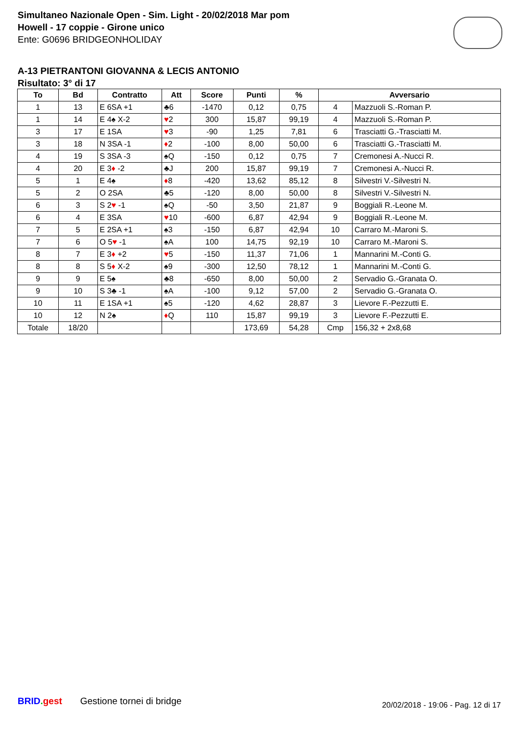Simultaneo Nazionale Open - Sim. Light - 20/02/2018 Mar pom
Howell - 17 coppie - Girone unico
Ente: G0696 BRIDGEONHOLIDAY
A-13 PIETRANTONI GIOVANNA & LECIS ANTONIO
Risultato: 3° di 17
| To | Bd | Contratto | Att | Score | Punti | % | Avversario | |
| --- | --- | --- | --- | --- | --- | --- | --- | --- |
| 1 | 13 | E 6SA +1 | ♣6 | -1470 | 0,12 | 0,75 | 4 | Mazzuoli S.-Roman P. |
| 1 | 14 | E 4♠ X-2 | ♥ 2 | 300 | 15,87 | 99,19 | 4 | Mazzuoli S.-Roman P. |
| 3 | 17 | E 1SA | ♥ 3 | -90 | 1,25 | 7,81 | 6 | Trasciatti G.-Trasciatti M. |
| 3 | 18 | N 3SA -1 | ♦ 2 | -100 | 8,00 | 50,00 | 6 | Trasciatti G.-Trasciatti M. |
| 4 | 19 | S 3SA -3 | ♠Q | -150 | 0,12 | 0,75 | 7 | Cremonesi A.-Nucci R. |
| 4 | 20 | E 3 ♦ -2 | ♣J | 200 | 15,87 | 99,19 | 7 | Cremonesi A.-Nucci R. |
| 5 | 1 | E 4♠ | ♦ 8 | -420 | 13,62 | 85,12 | 8 | Silvestri V.-Silvestri N. |
| 5 | 2 | O 2SA | ♣5 | -120 | 8,00 | 50,00 | 8 | Silvestri V.-Silvestri N. |
| 6 | 3 | S 2 ♥ -1 | ♠Q | -50 | 3,50 | 21,87 | 9 | Boggiali R.-Leone M. |
| 6 | 4 | E 3SA | ♥ 10 | -600 | 6,87 | 42,94 | 9 | Boggiali R.-Leone M. |
| 7 | 5 | E 2SA +1 | ♠3 | -150 | 6,87 | 42,94 | 10 | Carraro M.-Maroni S. |
| 7 | 6 | O 5 ♥ -1 | ♠A | 100 | 14,75 | 92,19 | 10 | Carraro M.-Maroni S. |
| 8 | 7 | E 3 ♦ +2 | ♥ 5 | -150 | 11,37 | 71,06 | 1 | Mannarini M.-Conti G. |
| 8 | 8 | S 5 ♦ X-2 | ♠9 | -300 | 12,50 | 78,12 | 1 | Mannarini M.-Conti G. |
| 9 | 9 | E 5♠ | ♣8 | -650 | 8,00 | 50,00 | 2 | Servadio G.-Granata O. |
| 9 | 10 | S 3♣ -1 | ♠A | -100 | 9,12 | 57,00 | 2 | Servadio G.-Granata O. |
| 10 | 11 | E 1SA +1 | ♠5 | -120 | 4,62 | 28,87 | 3 | Lievore F.-Pezzutti E. |
| 10 | 12 | N 2♠ | ♦ Q | 110 | 15,87 | 99,19 | 3 | Lievore F.-Pezzutti E. |
| Totale | 18/20 | | | | 173,69 | 54,28 | Cmp | 156,32 + 2x8,68 |
BRID. gest Gestione tornei di bridge
20/02/2018 - 19:06 - Pag. 12 di 17